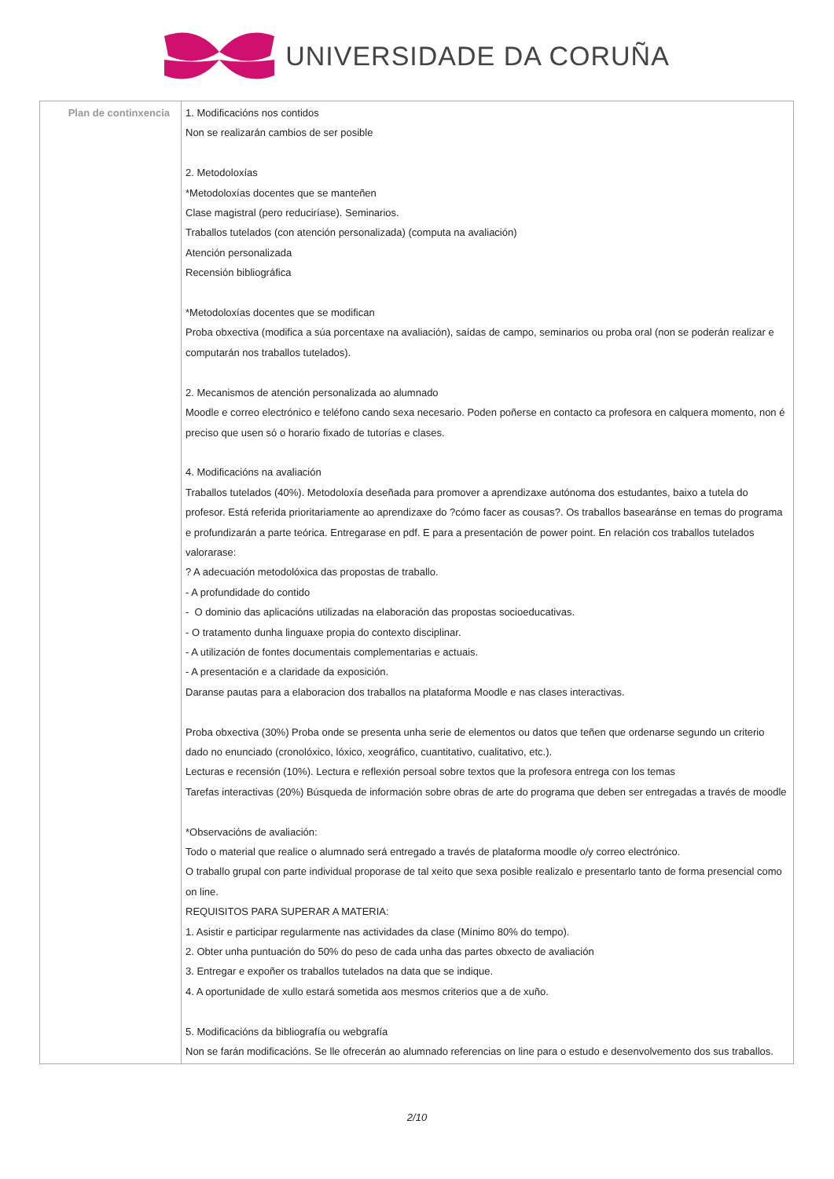UNIVERSIDADE DA CORUÑA
| Plan de continxencia | 1. Modificacións nos contidos Non se realizarán cambios de ser posible 2. Metodoloxías *Metodoloxías docentes que se manteñen Clase magistral (pero reduciríase). Seminarios. Traballos tutelados (con atención personalizada) (computa na avaliación) Atención personalizada Recensión bibliográfica *Metodoloxías docentes que se modifican Proba obxectiva (modifica a súa porcentaxe na avaliación), saídas de campo, seminarios ou proba oral (non se poderán realizar e computarán nos traballos tutelados). 2. Mecanismos de atención personalizada ao alumnado Moodle e correo electrónico e teléfono cando sexa necesario. Poden poñerse en contacto ca profesora en calquera momento, non é preciso que usen só o horario fixado de tutorías e clases. 4. Modificacións na avaliación Traballos tutelados (40%). Metodoloxía deseñada para promover a aprendizaxe autónoma dos estudantes, baixo a tutela do profesor. Está referida prioritariamente ao aprendizaxe do ?cómo facer as cousas?. Os traballos basearánse en temas do programa e profundizarán a parte teórica. Entregarase en pdf. E para a presentación de power point. En relación cos traballos tutelados valorarase: ? A adecuación metodolóxica das propostas de traballo. - A profundidade do contido - O dominio das aplicacións utilizadas na elaboración das propostas socioeducativas. - O tratamento dunha linguaxe propia do contexto disciplinar. - A utilización de fontes documentais complementarias e actuais. - A presentación e a claridade da exposición. Daranse pautas para a elaboracion dos traballos na plataforma Moodle e nas clases interactivas. Proba obxectiva (30%) Proba onde se presenta unha serie de elementos ou datos que teñen que ordenarse segundo un criterio dado no enunciado (cronolóxico, lóxico, xeográfico, cuantitativo, cualitativo, etc.). Lecturas e recensión (10%). Lectura e reflexión persoal sobre textos que la profesora entrega con los temas Tarefas interactivas (20%) Búsqueda de información sobre obras de arte do programa que deben ser entregadas a través de moodle *Observacións de avaliación: Todo o material que realice o alumnado será entregado a través de plataforma moodle o/y correo electrónico. O traballo grupal con parte individual proporase de tal xeito que sexa posible realizalo e presentarlo tanto de forma presencial como on line. REQUISITOS PARA SUPERAR A MATERIA: 1. Asistir e participar regularmente nas actividades da clase (Mínimo 80% do tempo). 2. Obter unha puntuación do 50% do peso de cada unha das partes obxecto de avaliación 3. Entregar e expoñer os traballos tutelados na data que se indique. 4. A oportunidade de xullo estará sometida aos mesmos criterios que a de xuño. 5. Modificacións da bibliografía ou webgrafía Non se farán modificacións. Se lle ofrecerán ao alumnado referencias on line para o estudo e desenvolvemento dos sus traballos. |
2/10